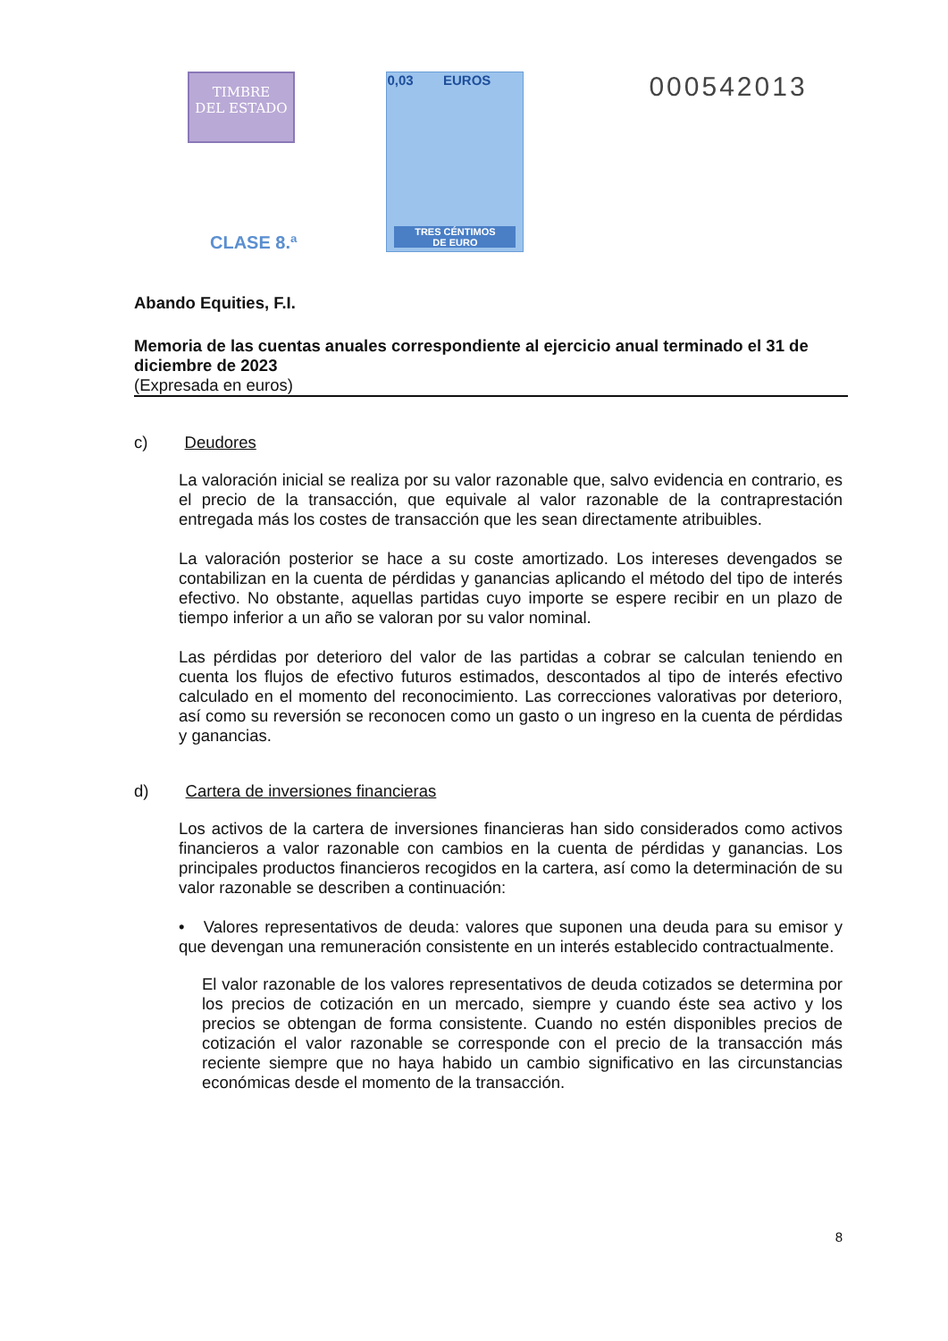TIMBRE
DEL ESTADO
CLASE 8.ª
0,03 EUROS
TRES CÉNTIMOS
DE EURO
000542013
Abando Equities, F.I.
Memoria de las cuentas anuales correspondiente al ejercicio anual terminado el 31 de diciembre de 2023
(Expresada en euros)
c) Deudores
La valoración inicial se realiza por su valor razonable que, salvo evidencia en contrario, es el precio de la transacción, que equivale al valor razonable de la contraprestación entregada más los costes de transacción que les sean directamente atribuibles.
La valoración posterior se hace a su coste amortizado. Los intereses devengados se contabilizan en la cuenta de pérdidas y ganancias aplicando el método del tipo de interés efectivo. No obstante, aquellas partidas cuyo importe se espere recibir en un plazo de tiempo inferior a un año se valoran por su valor nominal.
Las pérdidas por deterioro del valor de las partidas a cobrar se calculan teniendo en cuenta los flujos de efectivo futuros estimados, descontados al tipo de interés efectivo calculado en el momento del reconocimiento. Las correcciones valorativas por deterioro, así como su reversión se reconocen como un gasto o un ingreso en la cuenta de pérdidas y ganancias.
d) Cartera de inversiones financieras
Los activos de la cartera de inversiones financieras han sido considerados como activos financieros a valor razonable con cambios en la cuenta de pérdidas y ganancias. Los principales productos financieros recogidos en la cartera, así como la determinación de su valor razonable se describen a continuación:
• Valores representativos de deuda: valores que suponen una deuda para su emisor y que devengan una remuneración consistente en un interés establecido contractualmente.
El valor razonable de los valores representativos de deuda cotizados se determina por los precios de cotización en un mercado, siempre y cuando éste sea activo y los precios se obtengan de forma consistente. Cuando no estén disponibles precios de cotización el valor razonable se corresponde con el precio de la transacción más reciente siempre que no haya habido un cambio significativo en las circunstancias económicas desde el momento de la transacción.
8